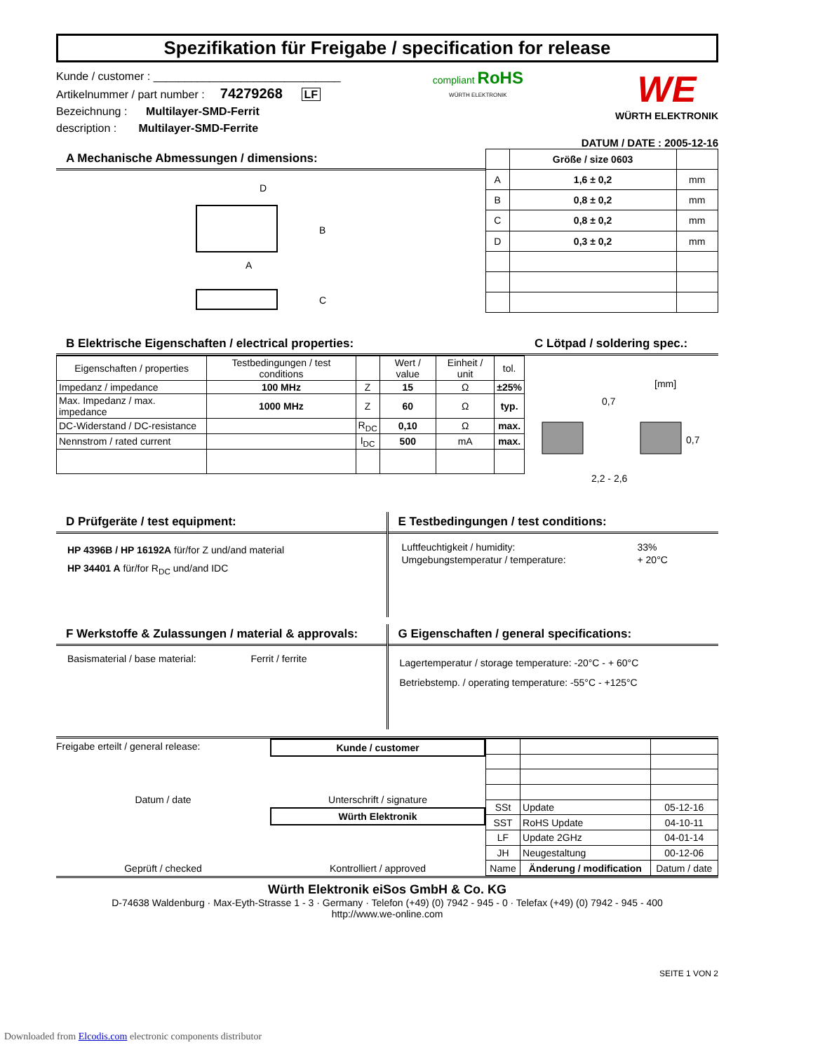Spezifikation für Freigabe / specification for release
Kunde / customer : ______________________________
Artikelnummer / part number : 74279268 LF
Bezeichnung : Multilayer-SMD-Ferrit
description : Multilayer-SMD-Ferrite
compliant RoHS
WÜRTH ELEKTRONIK
WE
WÜRTH ELEKTRONIK
DATUM / DATE : 2005-12-16
A Mechanische Abmessungen / dimensions:
A
B
D
C
| | Größe / size 0603 | |
| --- | --- | --- |
| A | 1,6 ± 0,2 | mm |
| B | 0,8 ± 0,2 | mm |
| C | 0,8 ± 0,2 | mm |
| D | 0,3 ± 0,2 | mm |
B Elektrische Eigenschaften / electrical properties:
| Eigenschaften / properties | Testbedingungen / test conditions | | Wert / value | Einheit / unit | tol. |
| Impedanz / impedance | 100 MHz | Z | 15 | Ω | ±25% |
| Max. Impedanz / max. impedance | 1000 MHz | Z | 60 | Ω | typ. |
| DC-Widerstand / DC-resistance | | R<sub>DC</sub> | 0,10 | Ω | max. |
| Nennstrom / rated current | | I<sub>DC</sub> | 500 | mA | max. |
C Lötpad / soldering spec.:
[mm]
0,7
0,7
2,2 - 2,6
D Prüfgeräte / test equipment:
HP 4396B / HP 16192A für/for Z und/and material
HP 34401 A für/for R<sub>DC</sub> und/and IDC
E Testbedingungen / test conditions:
| Luftfeuchtigkeit / humidity: | 33% |
| Umgebungstemperatur / temperature: | + 20°C |
F Werkstoffe & Zulassungen / material & approvals:
Basismaterial / base material: Ferrit / ferrite
G Eigenschaften / general specifications:
Lagertemperatur / storage temperature: -20°C - + 60°C
Betriebstemp. / operating temperature: -55°C - +125°C
Freigabe erteilt / general release: Kunde / customer
Datum / date Unterschrift / signature
Würth Elektronik
Geprüft / checked Kontrolliert / approved
| SSt | Update | 05-12-16 |
| SST | RoHS Update | 04-10-11 |
| LF | Update 2GHz | 04-01-14 |
| JH | Neugestaltung | 00-12-06 |
| Name | Änderung / modification | Datum / date |
Würth Elektronik eiSos GmbH & Co. KG
D-74638 Waldenburg · Max-Eyth-Strasse 1 - 3 · Germany · Telefon (+49) (0) 7942 - 945 - 0 · Telefax (+49) (0) 7942 - 945 - 400
http://www.we-online.com
SEITE 1 VON 2
Downloaded from Elcodis.com electronic components distributor